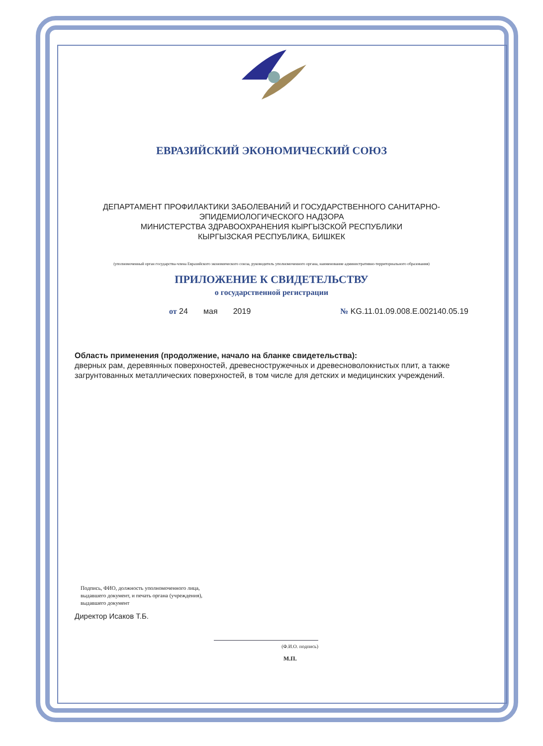ЕВРАЗИЙСКИЙ ЭКОНОМИЧЕСКИЙ СОЮЗ
ДЕПАРТАМЕНТ ПРОФИЛАКТИКИ ЗАБОЛЕВАНИЙ И ГОСУДАРСТВЕННОГО САНИТАРНО-ЭПИДЕМИОЛОГИЧЕСКОГО НАДЗОРА
МИНИСТЕРСТВА ЗДРАВООХРАНЕНИЯ КЫРГЫЗСКОЙ РЕСПУБЛИКИ
КЫРГЫЗСКАЯ РЕСПУБЛИКА, БИШКЕК
(уполномоченный орган государства-члена Евразийского экономического союза, руководитель уполномоченного органа, наименование административно-территориального образования)
ПРИЛОЖЕНИЕ К СВИДЕТЕЛЬСТВУ
о государственной регистрации
от 24 мая 2019 № KG.11.01.09.008.Е.002140.05.19
Область применения (продолжение, начало на бланке свидетельства):
дверных рам, деревянных поверхностей, древесностружечных и древесноволокнистых плит, а также загрунтованных металлических поверхностей, в том числе для детских и медицинских учреждений.
Подпись, ФИО, должность уполномоченного лица,
выдавшего документ, и печать органа (учреждения),
выдавшего документ
Директор Исаков Т.Б.
(Ф.И.О. подпись)
М.П.